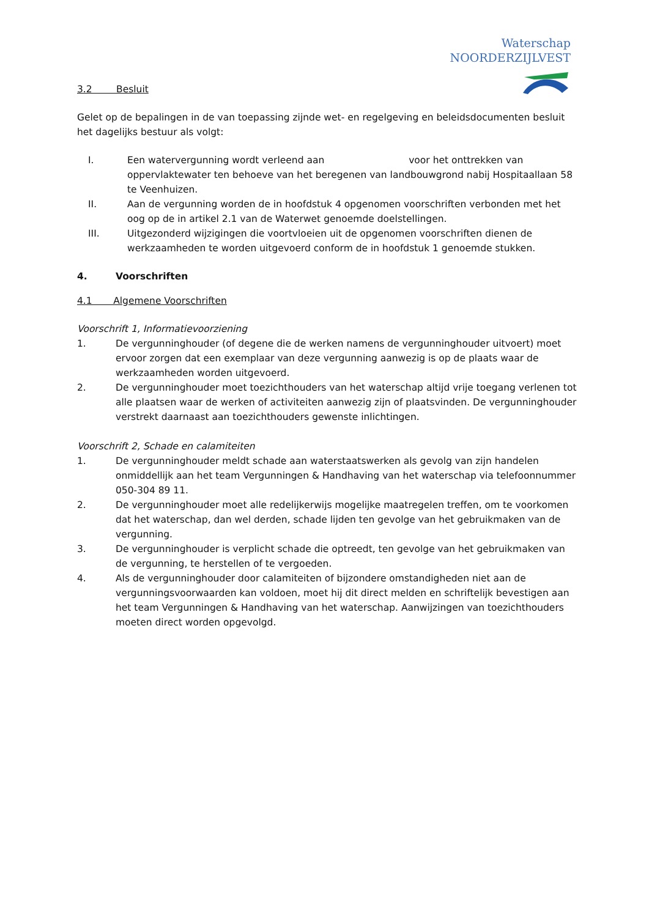Waterschap NOORDERZIJLVEST
3.2 Besluit
Gelet op de bepalingen in de van toepassing zijnde wet- en regelgeving en beleidsdocumenten besluit het dagelijks bestuur als volgt:
I. Een watervergunning wordt verleend aan voor het onttrekken van oppervlaktewater ten behoeve van het beregenen van landbouwgrond nabij Hospitaallaan 58 te Veenhuizen.
II. Aan de vergunning worden de in hoofdstuk 4 opgenomen voorschriften verbonden met het oog op de in artikel 2.1 van de Waterwet genoemde doelstellingen.
III. Uitgezonderd wijzigingen die voortvloeien uit de opgenomen voorschriften dienen de werkzaamheden te worden uitgevoerd conform de in hoofdstuk 1 genoemde stukken.
4. Voorschriften
4.1 Algemene Voorschriften
Voorschrift 1, Informatievoorziening
1. De vergunninghouder (of degene die de werken namens de vergunninghouder uitvoert) moet ervoor zorgen dat een exemplaar van deze vergunning aanwezig is op de plaats waar de werkzaamheden worden uitgevoerd.
2. De vergunninghouder moet toezichthouders van het waterschap altijd vrije toegang verlenen tot alle plaatsen waar de werken of activiteiten aanwezig zijn of plaatsvinden. De vergunninghouder verstrekt daarnaast aan toezichthouders gewenste inlichtingen.
Voorschrift 2, Schade en calamiteiten
1. De vergunninghouder meldt schade aan waterstaatswerken als gevolg van zijn handelen onmiddellijk aan het team Vergunningen & Handhaving van het waterschap via telefoonnummer 050-304 89 11.
2. De vergunninghouder moet alle redelijkerwijs mogelijke maatregelen treffen, om te voorkomen dat het waterschap, dan wel derden, schade lijden ten gevolge van het gebruikmaken van de vergunning.
3. De vergunninghouder is verplicht schade die optreedt, ten gevolge van het gebruikmaken van de vergunning, te herstellen of te vergoeden.
4. Als de vergunninghouder door calamiteiten of bijzondere omstandigheden niet aan de vergunningsvoorwaarden kan voldoen, moet hij dit direct melden en schriftelijk bevestigen aan het team Vergunningen & Handhaving van het waterschap. Aanwijzingen van toezichthouders moeten direct worden opgevolgd.